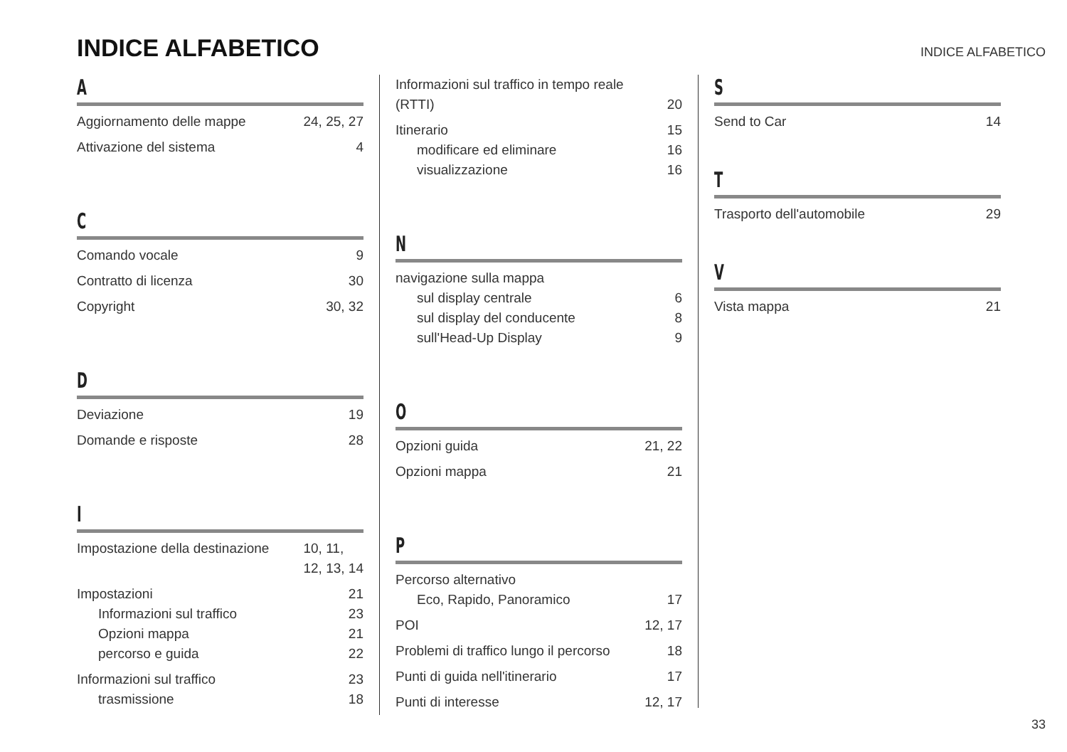INDICE ALFABETICO
INDICE ALFABETICO
A
Aggiornamento delle mappe 24, 25, 27
Attivazione del sistema 4
C
Comando vocale 9
Contratto di licenza 30
Copyright 30, 32
D
Deviazione 19
Domande e risposte 28
I
Impostazione della destinazione 10, 11,
12, 13, 14
Impostazioni 21
Informazioni sul traffico 23
Opzioni mappa 21
percorso e guida 22
Informazioni sul traffico 23
trasmissione 18
Informazioni sul traffico in tempo reale
(RTTI)
20
Itinerario 15
modificare ed eliminare 16
visualizzazione 16
N
navigazione sulla mappa
sul display centrale 6
sul display del conducente 8
sull'Head-Up Display 9
O
Opzioni guida 21, 22
Opzioni mappa 21
P
Percorso alternativo
Eco, Rapido, Panoramico 17
POI 12, 17
Problemi di traffico lungo il percorso 18
Punti di guida nell'itinerario 17
Punti di interesse 12, 17
S
Send to Car 14
T
Trasporto dell'automobile 29
V
Vista mappa 21
33